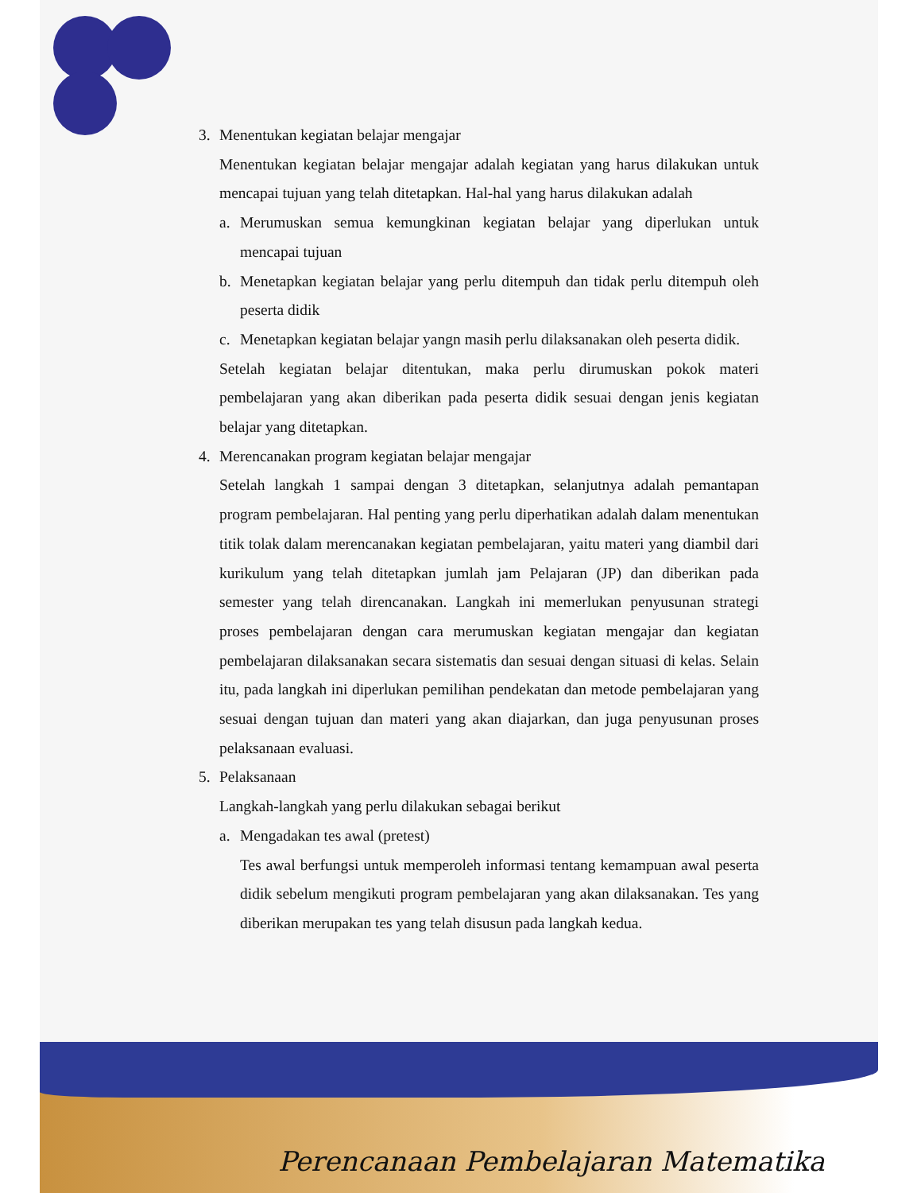3. Menentukan kegiatan belajar mengajar
Menentukan kegiatan belajar mengajar adalah kegiatan yang harus dilakukan untuk mencapai tujuan yang telah ditetapkan. Hal-hal yang harus dilakukan adalah
a. Merumuskan semua kemungkinan kegiatan belajar yang diperlukan untuk mencapai tujuan
b. Menetapkan kegiatan belajar yang perlu ditempuh dan tidak perlu ditempuh oleh peserta didik
c. Menetapkan kegiatan belajar yangn masih perlu dilaksanakan oleh peserta didik.
Setelah kegiatan belajar ditentukan, maka perlu dirumuskan pokok materi pembelajaran yang akan diberikan pada peserta didik sesuai dengan jenis kegiatan belajar yang ditetapkan.
4. Merencanakan program kegiatan belajar mengajar
Setelah langkah 1 sampai dengan 3 ditetapkan, selanjutnya adalah pemantapan program pembelajaran. Hal penting yang perlu diperhatikan adalah dalam menentukan titik tolak dalam merencanakan kegiatan pembelajaran, yaitu materi yang diambil dari kurikulum yang telah ditetapkan jumlah jam Pelajaran (JP) dan diberikan pada semester yang telah direncanakan. Langkah ini memerlukan penyusunan strategi proses pembelajaran dengan cara merumuskan kegiatan mengajar dan kegiatan pembelajaran dilaksanakan secara sistematis dan sesuai dengan situasi di kelas. Selain itu, pada langkah ini diperlukan pemilihan pendekatan dan metode pembelajaran yang sesuai dengan tujuan dan materi yang akan diajarkan, dan juga penyusunan proses pelaksanaan evaluasi.
5. Pelaksanaan
Langkah-langkah yang perlu dilakukan sebagai berikut
a. Mengadakan tes awal (pretest)
Tes awal berfungsi untuk memperoleh informasi tentang kemampuan awal peserta didik sebelum mengikuti program pembelajaran yang akan dilaksanakan. Tes yang diberikan merupakan tes yang telah disusun pada langkah kedua.
Perencanaan Pembelajaran Matematika